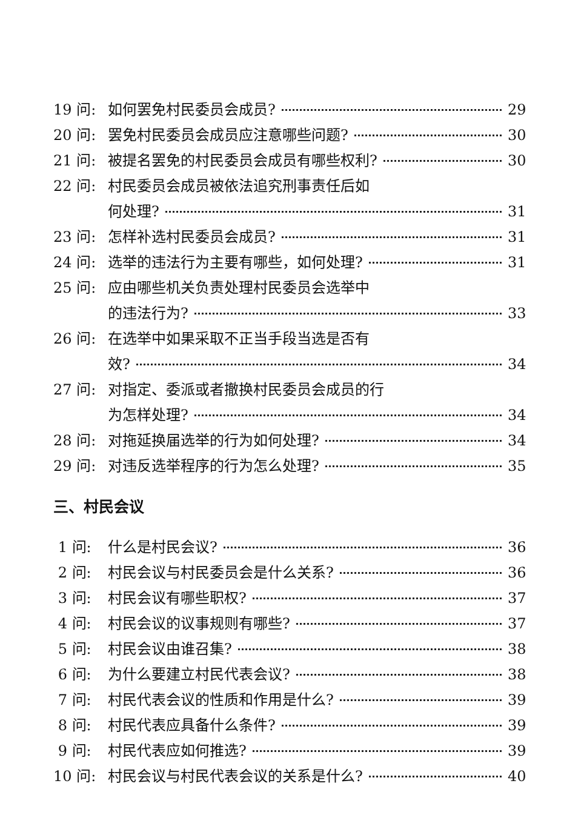19 问: 如何罢免村民委员会成员? 29
20 问: 罢免村民委员会成员应注意哪些问题? 30
21 问: 被提名罢免的村民委员会成员有哪些权利? 30
22 问: 村民委员会成员被依法追究刑事责任后如
何处理? 31
23 问: 怎样补选村民委员会成员? 31
24 问: 选举的违法行为主要有哪些，如何处理? 31
25 问: 应由哪些机关负责处理村民委员会选举中
的违法行为? 33
26 问: 在选举中如果采取不正当手段当选是否有
效? 34
27 问: 对指定、委派或者撤换村民委员会成员的行
为怎样处理? 34
28 问: 对拖延换届选举的行为如何处理? 34
29 问: 对违反选举程序的行为怎么处理? 35
三、村民会议
1 问: 什么是村民会议? 36
2 问: 村民会议与村民委员会是什么关系? 36
3 问: 村民会议有哪些职权? 37
4 问: 村民会议的议事规则有哪些? 37
5 问: 村民会议由谁召集? 38
6 问: 为什么要建立村民代表会议? 38
7 问: 村民代表会议的性质和作用是什么? 39
8 问: 村民代表应具备什么条件? 39
9 问: 村民代表应如何推选? 39
10 问: 村民会议与村民代表会议的关系是什么? 40